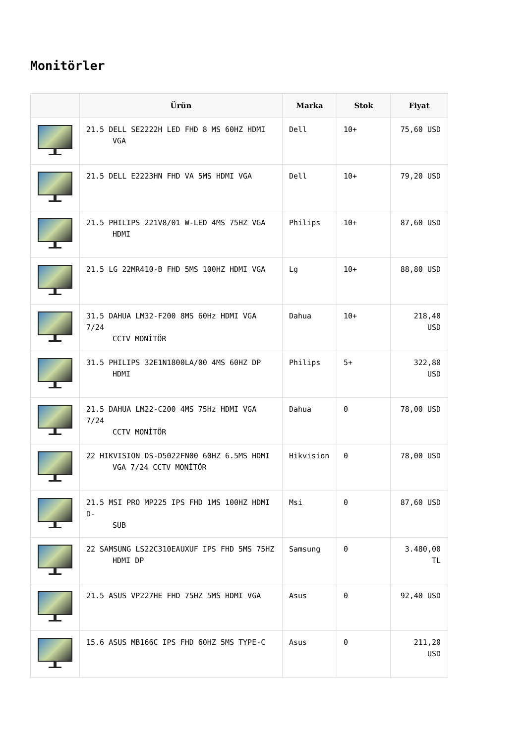Monitörler
| | Ürün | Marka | Stok | Fiyat |
| --- | --- | --- | --- | --- |
| | 21.5 DELL SE2222H LED FHD 8 MS 60HZ HDMI VGA | Dell | 10+ | 75,60 USD |
| | 21.5 DELL E2223HN FHD VA 5MS HDMI VGA | Dell | 10+ | 79,20 USD |
| | 21.5 PHILIPS 221V8/01 W-LED 4MS 75HZ VGA HDMI | Philips | 10+ | 87,60 USD |
| | 21.5 LG 22MR410-B FHD 5MS 100HZ HDMI VGA | Lg | 10+ | 88,80 USD |
| | 31.5 DAHUA LM32-F200 8MS 60Hz HDMI VGA 7/24 CCTV MONİTÖR | Dahua | 10+ | 218,40 USD |
| | 31.5 PHILIPS 32E1N1800LA/00 4MS 60HZ DP HDMI | Philips | 5+ | 322,80 USD |
| | 21.5 DAHUA LM22-C200 4MS 75Hz HDMI VGA 7/24 CCTV MONİTÖR | Dahua | 0 | 78,00 USD |
| | 22 HIKVISION DS-D5022FN00 60HZ 6.5MS HDMI VGA 7/24 CCTV MONİTÖR | Hikvision | 0 | 78,00 USD |
| | 21.5 MSI PRO MP225 IPS FHD 1MS 100HZ HDMI D- SUB | Msi | 0 | 87,60 USD |
| | 22 SAMSUNG LS22C310EAUXUF IPS FHD 5MS 75HZ HDMI DP | Samsung | 0 | 3.480,00 TL |
| | 21.5 ASUS VP227HE FHD 75HZ 5MS HDMI VGA | Asus | 0 | 92,40 USD |
| | 15.6 ASUS MB166C IPS FHD 60HZ 5MS TYPE-C | Asus | 0 | 211,20 USD |